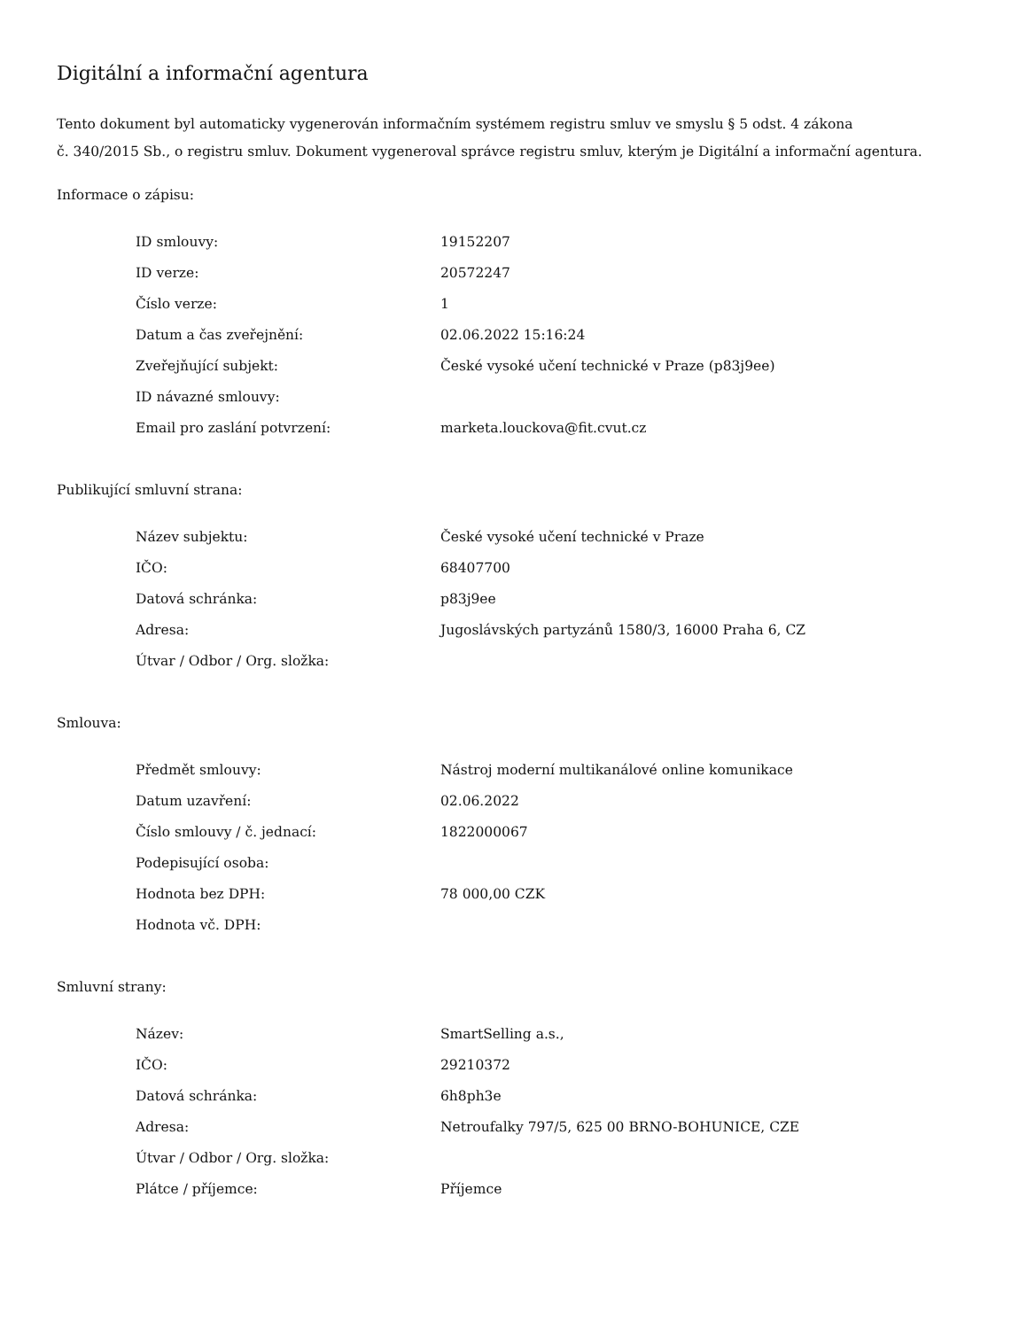Digitální a informační agentura
Tento dokument byl automaticky vygenerován informačním systémem registru smluv ve smyslu § 5 odst. 4 zákona
č. 340/2015 Sb., o registru smluv. Dokument vygeneroval správce registru smluv, kterým je Digitální a informační agentura.
Informace o zápisu:
| ID smlouvy: | 19152207 |
| ID verze: | 20572247 |
| Číslo verze: | 1 |
| Datum a čas zveřejnění: | 02.06.2022 15:16:24 |
| Zveřejňující subjekt: | České vysoké učení technické v Praze (p83j9ee) |
| ID návazné smlouvy: | |
| Email pro zaslání potvrzení: | marketa.louckova@fit.cvut.cz |
Publikující smluvní strana:
| Název subjektu: | České vysoké učení technické v Praze |
| IČO: | 68407700 |
| Datová schránka: | p83j9ee |
| Adresa: | Jugoslávských partyzánů 1580/3, 16000 Praha 6, CZ |
| Útvar / Odbor / Org. složka: | |
Smlouva:
| Předmět smlouvy: | Nástroj moderní multikanálové online komunikace |
| Datum uzavření: | 02.06.2022 |
| Číslo smlouvy / č. jednací: | 1822000067 |
| Podepisující osoba: | |
| Hodnota bez DPH: | 78 000,00 CZK |
| Hodnota vč. DPH: | |
Smluvní strany:
| Název: | SmartSelling a.s., |
| IČO: | 29210372 |
| Datová schránka: | 6h8ph3e |
| Adresa: | Netroufalky 797/5, 625 00 BRNO-BOHUNICE, CZE |
| Útvar / Odbor / Org. složka: | |
| Plátce / příjemce: | Příjemce |